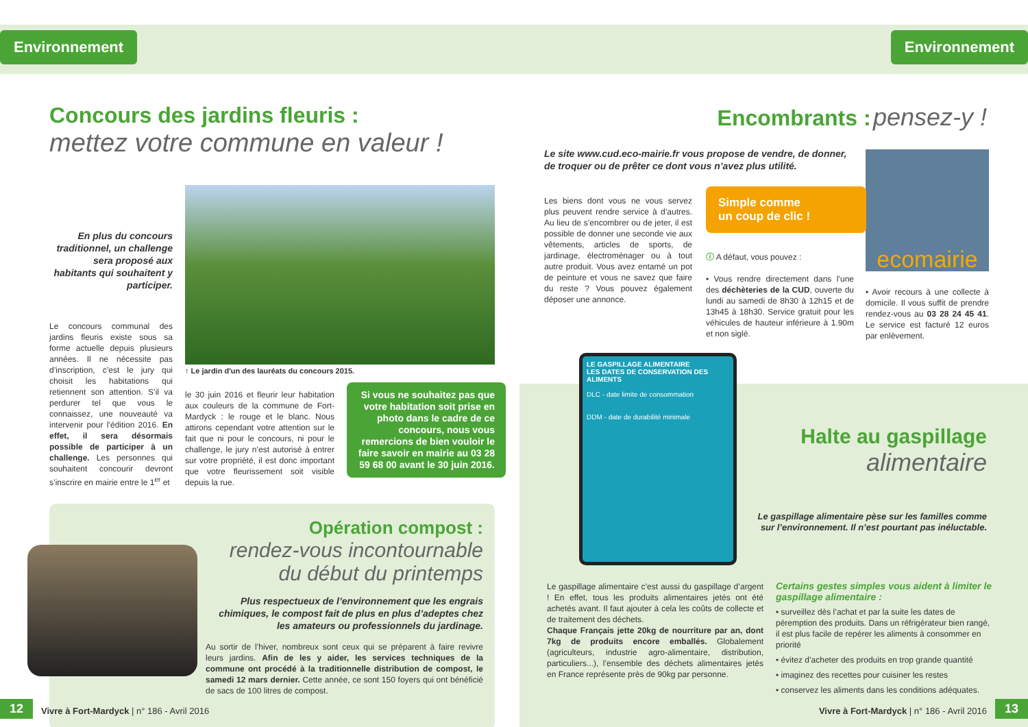Environnement Environnement
Concours des jardins fleuris :
mettez votre commune en valeur !
En plus du concours traditionnel, un challenge sera proposé aux habitants qui souhaitent y participer.
↑ Le jardin d'un des lauréats du concours 2015.
Le concours communal des jardins fleuris existe sous sa forme actuelle depuis plusieurs années. Il ne nécessite pas d’inscription, c’est le jury qui choisit les habitations qui retiennent son attention. S’il va perdurer tel que vous le connaissez, une nouveauté va intervenir pour l’édition 2016. En effet, il sera désormais possible de participer à un challenge. Les personnes qui souhaitent concourir devront s’inscrire en mairie entre le 1<sup>er</sup> et
le 30 juin 2016 et fleurir leur habitation aux couleurs de la commune de Fort-Mardyck : le rouge et le blanc. Nous attirons cependant votre attention sur le fait que ni pour le concours, ni pour le challenge, le jury n’est autorisé à entrer sur votre propriété, il est donc important que votre fleurissement soit visible depuis la rue.
Si vous ne souhaitez pas que votre habitation soit prise en photo dans le cadre de ce concours, nous vous remercions de bien vouloir le faire savoir en mairie au 03 28 59 68 00 avant le 30 juin 2016.
Opération compost :
rendez-vous incontournable du début du printemps
Plus respectueux de l’environnement que les engrais chimiques, le compost fait de plus en plus d’adeptes chez les amateurs ou professionnels du jardinage.
Au sortir de l’hiver, nombreux sont ceux qui se préparent à faire revivre leurs jardins. Afin de les y aider, les services techniques de la commune ont procédé à la traditionnelle distribution de compost, le samedi 12 mars dernier. Cette année, ce sont 150 foyers qui ont bénéficié de sacs de 100 litres de compost.
12
Vivre à Fort-Mardyck | n° 186 - Avril 2016
Encombrants : pensez-y !
Le site www.cud.eco-mairie.fr vous propose de vendre, de donner, de troquer ou de prêter ce dont vous n’avez plus utilité.
ecomairie
Les biens dont vous ne vous servez plus peuvent rendre service à d’autres. Au lieu de s’encombrer ou de jeter, il est possible de donner une seconde vie aux vêtements, articles de sports, de jardinage, électroménager ou à tout autre produit. Vous avez entamé un pot de peinture et vous ne savez que faire du reste ? Vous pouvez également déposer une annonce.
Simple comme
un coup de clic !
ⓘ A défaut, vous pouvez :
• Vous rendre directement dans l’une des déchèteries de la CUD, ouverte du lundi au samedi de 8h30 à 12h15 et de 13h45 à 18h30. Service gratuit pour les véhicules de hauteur inférieure à 1.90m et non siglé.
• Avoir recours à une collecte à domicile. Il vous suffit de prendre rendez-vous au 03 28 24 45 41. Le service est facturé 12 euros par enlèvement.
LE GASPILLAGE ALIMENTAIRE
LES DATES DE CONSERVATION DES ALIMENTS
DLC - date limite de consommation
DDM - date de durabilité minimale
Halte au gaspillage
alimentaire
Le gaspillage alimentaire pèse sur les familles comme sur l’environnement. Il n’est pourtant pas inéluctable.
Le gaspillage alimentaire c’est aussi du gaspillage d’argent ! En effet, tous les produits alimentaires jetés ont été achetés avant. Il faut ajouter à cela les coûts de collecte et de traitement des déchets.
Chaque Français jette 20kg de nourriture par an, dont 7kg de produits encore emballés. Globalement (agriculteurs, industrie agro-alimentaire, distribution, particuliers...), l’ensemble des déchets alimentaires jetés en France représente près de 90kg par personne.
Certains gestes simples vous aident à limiter le gaspillage alimentaire :
• surveillez dès l’achat et par la suite les dates de péremption des produits. Dans un réfrigérateur bien rangé, il est plus facile de repérer les aliments à consommer en priorité
• évitez d’acheter des produits en trop grande quantité
• imaginez des recettes pour cuisiner les restes
• conservez les aliments dans les conditions adéquates.
Vivre à Fort-Mardyck | n° 186 - Avril 2016
13